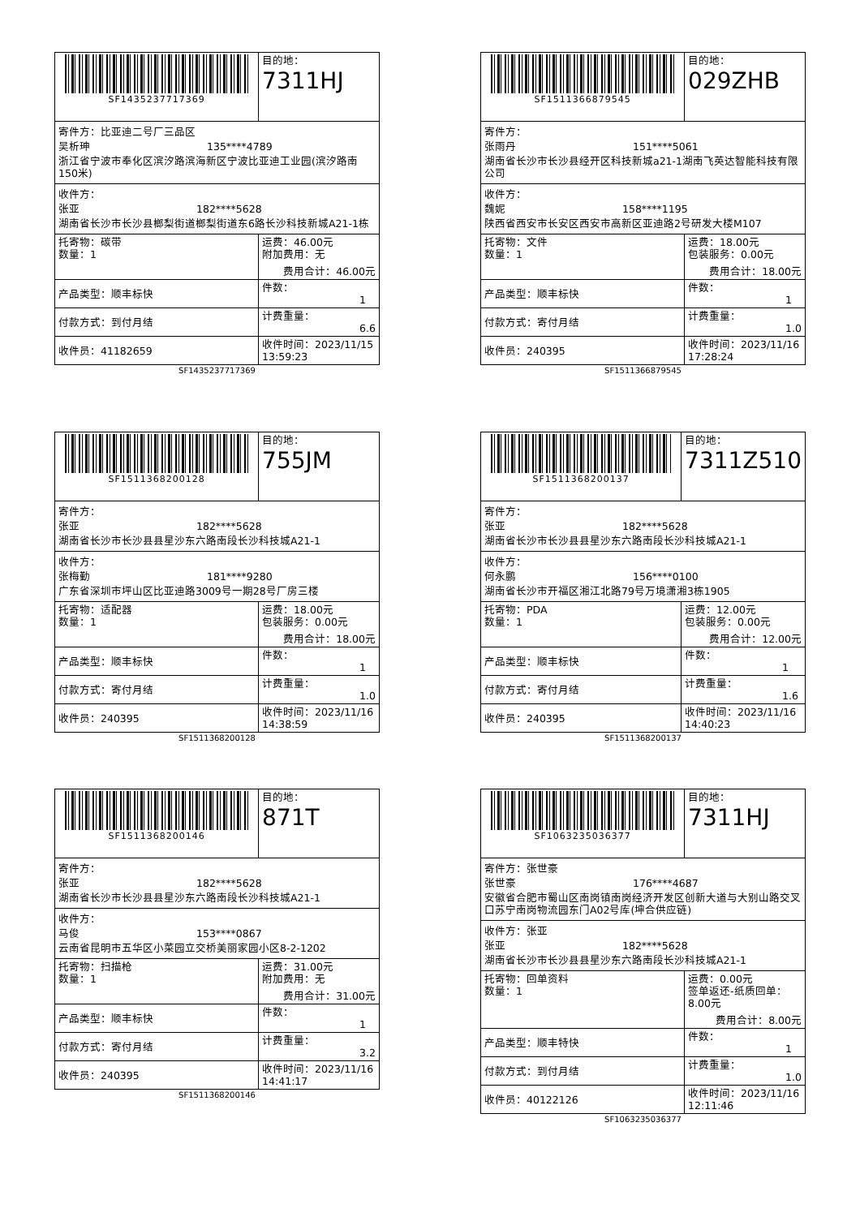| SF1435237717369 | 目的地： 7311HJ |
| 寄件方：比亚迪二号厂三品区 吴析珅 135****4789 浙江省宁波市奉化区滨汐路滨海新区宁波比亚迪工业园(滨汐路南150米) | |
| 收件方： 张亚 182****5628 湖南省长沙市长沙县榔梨街道榔梨街道东6路长沙科技新城A21-1栋 | |
| 托寄物：碳带 数量：1 | 运费：46.00元 附加费用：无 费用合计：46.00元 |
| 产品类型：顺丰标快 | 件数： 1 |
| 付款方式：到付月结 | 计费重量： 6.6 |
| 收件员：41182659 | 收件时间：2023/11/15 13:59:23 |
SF1435237717369
| SF1511366879545 | 目的地： 029ZHB |
| 寄件方： 张雨丹 151****5061 湖南省长沙市长沙县经开区科技新城a21-1湖南飞英达智能科技有限公司 | |
| 收件方： 魏妮 158****1195 陕西省西安市长安区西安市高新区亚迪路2号研发大楼M107 | |
| 托寄物：文件 数量：1 | 运费：18.00元 包装服务：0.00元 费用合计：18.00元 |
| 产品类型：顺丰标快 | 件数： 1 |
| 付款方式：寄付月结 | 计费重量： 1.0 |
| 收件员：240395 | 收件时间：2023/11/16 17:28:24 |
SF1511366879545
| SF1511368200128 | 目的地： 755JM |
| 寄件方： 张亚 182****5628 湖南省长沙市长沙县县星沙东六路南段长沙科技城A21-1 | |
| 收件方： 张梅勤 181****9280 广东省深圳市坪山区比亚迪路3009号一期28号厂房三楼 | |
| 托寄物：适配器 数量：1 | 运费：18.00元 包装服务：0.00元 费用合计：18.00元 |
| 产品类型：顺丰标快 | 件数： 1 |
| 付款方式：寄付月结 | 计费重量： 1.0 |
| 收件员：240395 | 收件时间：2023/11/16 14:38:59 |
SF1511368200128
| SF1511368200137 | 目的地： 7311Z510 |
| 寄件方： 张亚 182****5628 湖南省长沙市长沙县县星沙东六路南段长沙科技城A21-1 | |
| 收件方： 何永鹏 156****0100 湖南省长沙市开福区湘江北路79号万境潇湘3栋1905 | |
| 托寄物：PDA 数量：1 | 运费：12.00元 包装服务：0.00元 费用合计：12.00元 |
| 产品类型：顺丰标快 | 件数： 1 |
| 付款方式：寄付月结 | 计费重量： 1.6 |
| 收件员：240395 | 收件时间：2023/11/16 14:40:23 |
SF1511368200137
| SF1511368200146 | 目的地： 871T |
| 寄件方： 张亚 182****5628 湖南省长沙市长沙县县星沙东六路南段长沙科技城A21-1 | |
| 收件方： 马俊 153****0867 云南省昆明市五华区小菜园立交桥美丽家园小区8-2-1202 | |
| 托寄物：扫描枪 数量：1 | 运费：31.00元 附加费用：无 费用合计：31.00元 |
| 产品类型：顺丰标快 | 件数： 1 |
| 付款方式：寄付月结 | 计费重量： 3.2 |
| 收件员：240395 | 收件时间：2023/11/16 14:41:17 |
SF1511368200146
| SF1063235036377 | 目的地： 7311HJ |
| 寄件方：张世豪 张世豪 176****4687 安徽省合肥市蜀山区南岗镇南岗经济开发区创新大道与大别山路交叉口苏宁南岗物流园东门A02号库(坤合供应链) | |
| 收件方：张亚 张亚 182****5628 湖南省长沙市长沙县县星沙东六路南段长沙科技城A21-1 | |
| 托寄物：回单资料 数量：1 | 运费：0.00元 签单返还-纸质回单：8.00元 费用合计：8.00元 |
| 产品类型：顺丰特快 | 件数： 1 |
| 付款方式：到付月结 | 计费重量： 1.0 |
| 收件员：40122126 | 收件时间：2023/11/16 12:11:46 |
SF1063235036377